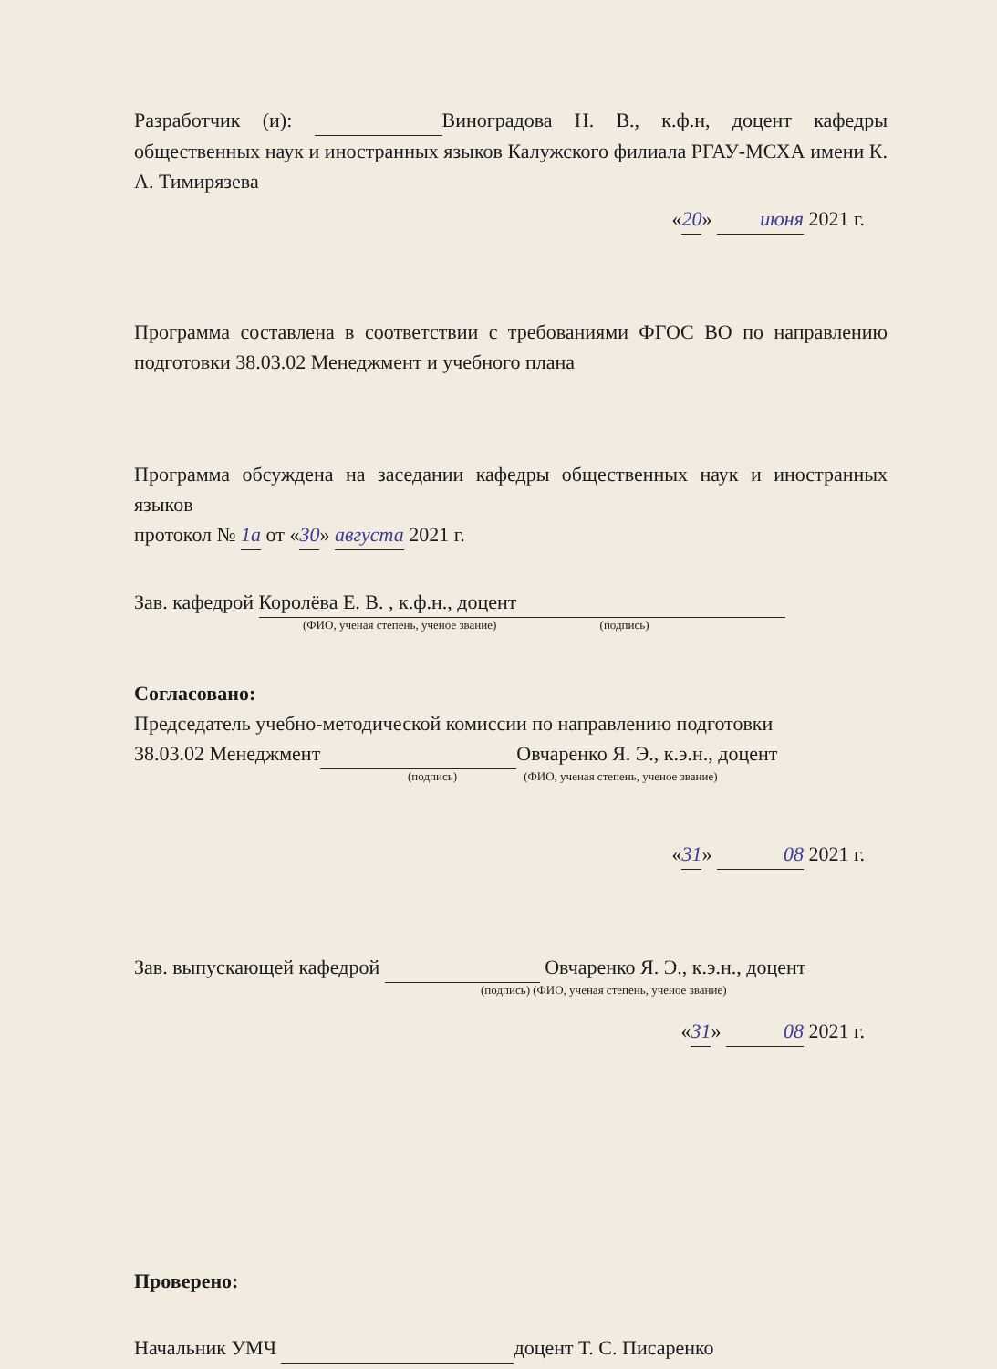Разработчик (и): Виноградова Н. В., к.ф.н, доцент кафедры общественных наук и иностранных языков Калужского филиала РГАУ-МСХА имени К. А. Тимирязева
«20» июня 2021 г.
Программа составлена в соответствии с требованиями ФГОС ВО по направлению подготовки 38.03.02 Менеджмент и учебного плана
Программа обсуждена на заседании кафедры общественных наук и иностранных языков
протокол № 1а от «30» августа 2021 г.
Зав. кафедрой Королёва Е. В. , к.ф.н., доцент
(ФИО, ученая степень, ученое звание) (подпись)
Согласовано:
Председатель учебно-методической комиссии по направлению подготовки
38.03.02 Менеджмент Овчаренко Я. Э., к.э.н., доцент
(подпись) (ФИО, ученая степень, ученое звание)
«31» 08 2021 г.
Зав. выпускающей кафедрой Овчаренко Я. Э., к.э.н., доцент
(подпись) (ФИО, ученая степень, ученое звание)
«31» 08 2021 г.
Проверено:
Начальник УМЧ доцент Т. С. Писаренко